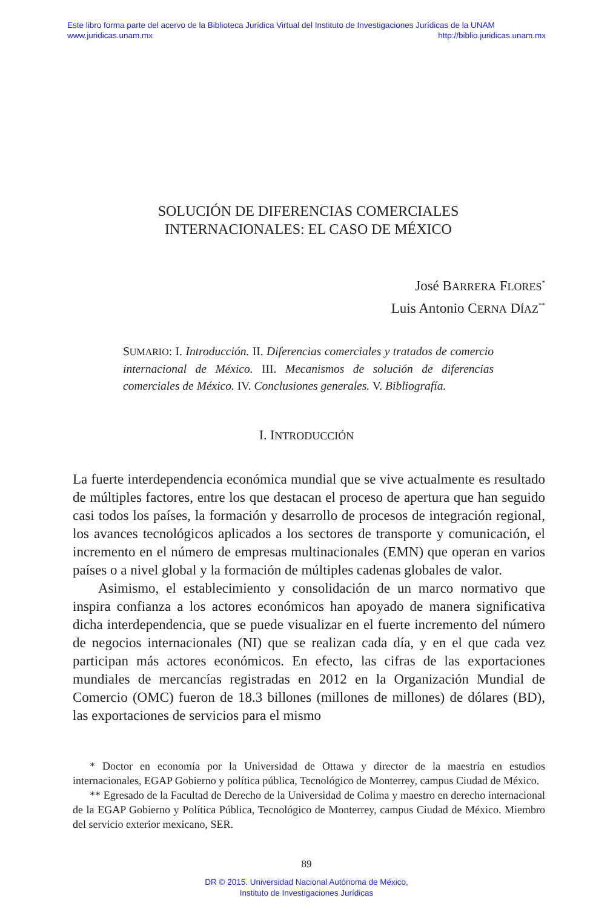Este libro forma parte del acervo de la Biblioteca Jurídica Virtual del Instituto de Investigaciones Jurídicas de la UNAM
www.juridicas.unam.mx http://biblio.juridicas.unam.mx
SOLUCIÓN DE DIFERENCIAS COMERCIALES
INTERNACIONALES: EL CASO DE MÉXICO
José BARRERA FLORES<sup>*</sup>
Luis Antonio CERNA DÍAZ<sup>**</sup>
SUMARIO: I. Introducción. II. Diferencias comerciales y tratados de comercio internacional de México. III. Mecanismos de solución de diferencias comerciales de México. IV. Conclusiones generales. V. Bibliografía.
I. INTRODUCCIÓN
La fuerte interdependencia económica mundial que se vive actualmente es resultado de múltiples factores, entre los que destacan el proceso de apertura que han seguido casi todos los países, la formación y desarrollo de procesos de integración regional, los avances tecnológicos aplicados a los sectores de transporte y comunicación, el incremento en el número de empresas multinacionales (EMN) que operan en varios países o a nivel global y la formación de múltiples cadenas globales de valor.
Asimismo, el establecimiento y consolidación de un marco normativo que inspira confianza a los actores económicos han apoyado de manera significativa dicha interdependencia, que se puede visualizar en el fuerte incremento del número de negocios internacionales (NI) que se realizan cada día, y en el que cada vez participan más actores económicos. En efecto, las cifras de las exportaciones mundiales de mercancías registradas en 2012 en la Organización Mundial de Comercio (OMC) fueron de 18.3 billones (millones de millones) de dólares (BD), las exportaciones de servicios para el mismo
* Doctor en economía por la Universidad de Ottawa y director de la maestría en estudios internacionales, EGAP Gobierno y política pública, Tecnológico de Monterrey, campus Ciudad de México.
** Egresado de la Facultad de Derecho de la Universidad de Colima y maestro en derecho internacional de la EGAP Gobierno y Política Pública, Tecnológico de Monterrey, campus Ciudad de México. Miembro del servicio exterior mexicano, SER.
89
DR © 2015. Universidad Nacional Autónoma de México,
Instituto de Investigaciones Jurídicas